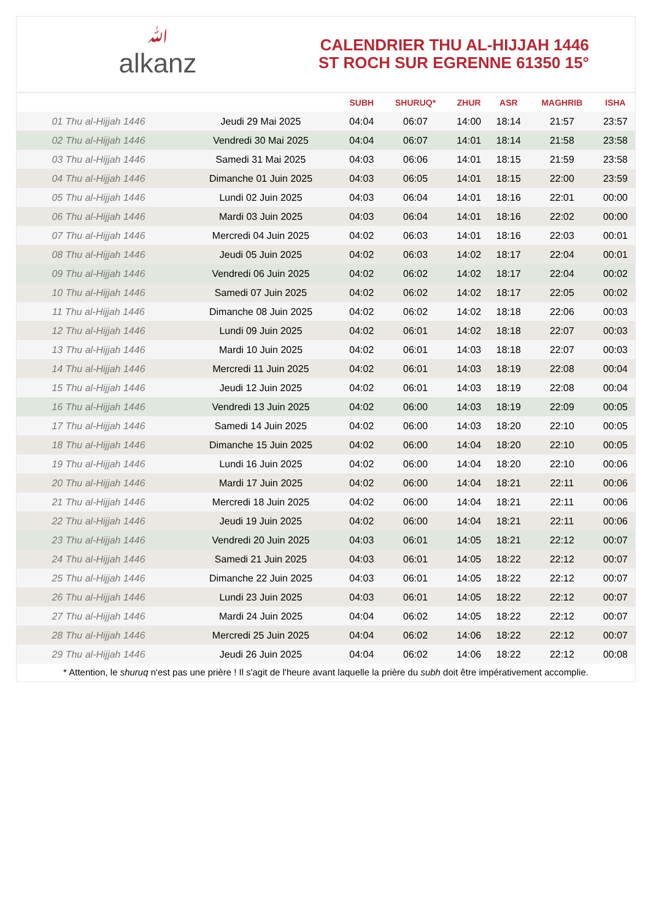ﷲalkanz
CALENDRIER THU AL-HIJJAH 1446
ST ROCH SUR EGRENNE 61350 15°
| | | SUBH | SHURUQ* | ZHUR | ASR | MAGHRIB | ISHA |
| --- | --- | --- | --- | --- | --- | --- | --- |
| 01 Thu al-Hijjah 1446 | Jeudi 29 Mai 2025 | 04:04 | 06:07 | 14:00 | 18:14 | 21:57 | 23:57 |
| 02 Thu al-Hijjah 1446 | Vendredi 30 Mai 2025 | 04:04 | 06:07 | 14:01 | 18:14 | 21:58 | 23:58 |
| 03 Thu al-Hijjah 1446 | Samedi 31 Mai 2025 | 04:03 | 06:06 | 14:01 | 18:15 | 21:59 | 23:58 |
| 04 Thu al-Hijjah 1446 | Dimanche 01 Juin 2025 | 04:03 | 06:05 | 14:01 | 18:15 | 22:00 | 23:59 |
| 05 Thu al-Hijjah 1446 | Lundi 02 Juin 2025 | 04:03 | 06:04 | 14:01 | 18:16 | 22:01 | 00:00 |
| 06 Thu al-Hijjah 1446 | Mardi 03 Juin 2025 | 04:03 | 06:04 | 14:01 | 18:16 | 22:02 | 00:00 |
| 07 Thu al-Hijjah 1446 | Mercredi 04 Juin 2025 | 04:02 | 06:03 | 14:01 | 18:16 | 22:03 | 00:01 |
| 08 Thu al-Hijjah 1446 | Jeudi 05 Juin 2025 | 04:02 | 06:03 | 14:02 | 18:17 | 22:04 | 00:01 |
| 09 Thu al-Hijjah 1446 | Vendredi 06 Juin 2025 | 04:02 | 06:02 | 14:02 | 18:17 | 22:04 | 00:02 |
| 10 Thu al-Hijjah 1446 | Samedi 07 Juin 2025 | 04:02 | 06:02 | 14:02 | 18:17 | 22:05 | 00:02 |
| 11 Thu al-Hijjah 1446 | Dimanche 08 Juin 2025 | 04:02 | 06:02 | 14:02 | 18:18 | 22:06 | 00:03 |
| 12 Thu al-Hijjah 1446 | Lundi 09 Juin 2025 | 04:02 | 06:01 | 14:02 | 18:18 | 22:07 | 00:03 |
| 13 Thu al-Hijjah 1446 | Mardi 10 Juin 2025 | 04:02 | 06:01 | 14:03 | 18:18 | 22:07 | 00:03 |
| 14 Thu al-Hijjah 1446 | Mercredi 11 Juin 2025 | 04:02 | 06:01 | 14:03 | 18:19 | 22:08 | 00:04 |
| 15 Thu al-Hijjah 1446 | Jeudi 12 Juin 2025 | 04:02 | 06:01 | 14:03 | 18:19 | 22:08 | 00:04 |
| 16 Thu al-Hijjah 1446 | Vendredi 13 Juin 2025 | 04:02 | 06:00 | 14:03 | 18:19 | 22:09 | 00:05 |
| 17 Thu al-Hijjah 1446 | Samedi 14 Juin 2025 | 04:02 | 06:00 | 14:03 | 18:20 | 22:10 | 00:05 |
| 18 Thu al-Hijjah 1446 | Dimanche 15 Juin 2025 | 04:02 | 06:00 | 14:04 | 18:20 | 22:10 | 00:05 |
| 19 Thu al-Hijjah 1446 | Lundi 16 Juin 2025 | 04:02 | 06:00 | 14:04 | 18:20 | 22:10 | 00:06 |
| 20 Thu al-Hijjah 1446 | Mardi 17 Juin 2025 | 04:02 | 06:00 | 14:04 | 18:21 | 22:11 | 00:06 |
| 21 Thu al-Hijjah 1446 | Mercredi 18 Juin 2025 | 04:02 | 06:00 | 14:04 | 18:21 | 22:11 | 00:06 |
| 22 Thu al-Hijjah 1446 | Jeudi 19 Juin 2025 | 04:02 | 06:00 | 14:04 | 18:21 | 22:11 | 00:06 |
| 23 Thu al-Hijjah 1446 | Vendredi 20 Juin 2025 | 04:03 | 06:01 | 14:05 | 18:21 | 22:12 | 00:07 |
| 24 Thu al-Hijjah 1446 | Samedi 21 Juin 2025 | 04:03 | 06:01 | 14:05 | 18:22 | 22:12 | 00:07 |
| 25 Thu al-Hijjah 1446 | Dimanche 22 Juin 2025 | 04:03 | 06:01 | 14:05 | 18:22 | 22:12 | 00:07 |
| 26 Thu al-Hijjah 1446 | Lundi 23 Juin 2025 | 04:03 | 06:01 | 14:05 | 18:22 | 22:12 | 00:07 |
| 27 Thu al-Hijjah 1446 | Mardi 24 Juin 2025 | 04:04 | 06:02 | 14:05 | 18:22 | 22:12 | 00:07 |
| 28 Thu al-Hijjah 1446 | Mercredi 25 Juin 2025 | 04:04 | 06:02 | 14:06 | 18:22 | 22:12 | 00:07 |
| 29 Thu al-Hijjah 1446 | Jeudi 26 Juin 2025 | 04:04 | 06:02 | 14:06 | 18:22 | 22:12 | 00:08 |
* Attention, le shuruq n'est pas une prière ! Il s'agit de l'heure avant laquelle la prière du subh doit être impérativement accomplie.